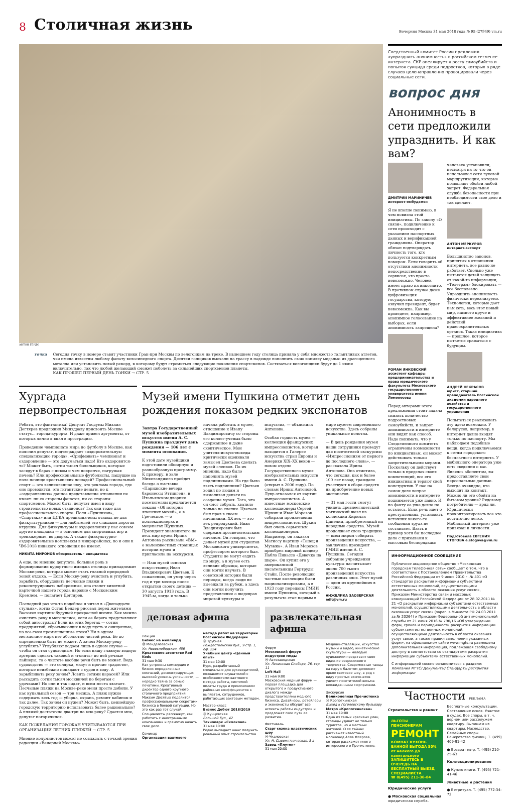8 Столичная жизнь Вечерняя Москва 31 мая 2018 года № 95 (27949) vm.ru
АНТОН ГЕРДО
точка Сегодня точку в номере ставят участники Гран-при Москвы по велогонкам на треке. В нынешнем году столица приняла у себя множество талантливых атлетов, чьи имена известны любому фанату велосипедного спорта. Десятки гонщиков выехали на трассу в надежде пополнить свою копилку медалью из драгоценного металла или установить новый рекорд, к которому будут стремиться следующие поколения спортсменов. Состязаться велогонщики будут до 1 июня включительно, так что любой желающий сможет поболеть за сильнейших спортсменов планеты.
КАК ПРОШЕЛ ПЕРВЫЙ ДЕНЬ ГОНКИ → СТР. 5
Хургада первопрестольная
Ребята, это фантастика! Депутат Госдумы Михаил Дегтярев предложил Минздраву присвоить Москве статус... города-курорта. И даже привел аргументы, от которых лично я впал в прострацию.
Проведение чемпионата мира по футболу в Москве, как пояснил депутат, подтверждает «оздоровительную специализацию города». «Срифмовать» чемпионат и оздоровление — это додуматься надо! Кто оздоровится-то? Может быть, сотни тысяч болельщиков, которые засядут в барах с пивом и чем покрепче, нагружая печень? Или профессиональные футболисты, пашущие на поле почище крестьянских лошадей? Профессиональный спорт — это великолепное шоу, это реклама города, где оно проводится, это гигантские деньги, но к «оздоровлению» данное представление отношения не имеет: ни со стороны фанатов, ни со стороны спортсменов. Может быть, депутат имел в виду строительство новых стадионов? Так они тоже для профессионального спорта. Поля «Лужников», «Спартака» или ЦСКА предназначены отнюдь не для физкультурников — для любителей это слишком дорогая игрушка. Для физкультуры и оздоровления у нас совсем другие площадки — в основном для спортивных игр и тренажерные, во дворах. А также физкультурно-оздоровительные комплексы в микрорайонах, но и они к ЧМ-2018 никакого отношения не имеют.
НИКИТА МИРОНОВ обозреватель · инициатива
А еще, по мнению депутата, большая роль в формировании курортного имиджа столицы принадлежит Москве-реке, которая может стать главной природной зоной отдыха. — Если Москву-реку очистить и углубить, зарыбить, оборудовать песчаные пляжи и реконструировать набережные, она станет визитной карточкой нашего города наравне с Московским Кремлем, — полагает Дегтярев.
Последний раз что-то подобное я читал в «Двенадцати стульях», когда Остап Бендер рисовал перед жителями Васюков картины будущей прекрасной жизни. Как можно очистить реку в мегаполисе, если ее берега представляют собой автострады? Если на этих берегах — сотни предприятий, сбрасывающих в воду пусть и очищенные, но все-таки промышленные стоки? Ни в одном мегаполисе мира нет абсолютно чистой реки. Ее по определению быть не может. А зачем Москву-реку углублять? Углубляют водоем лишь в одном случае — чтобы он стал судоходным. Но если нашу главную водную артерию сделать таковой и «гонять» по ней речные лайнеры, то о чистоте вообще речи быть не может. Ведь судоходство — это солярка, мазут и прочие «радости», которые неизбежно попадают с судов в воду. А зарыбливать реку зачем? Ловить сетями карасей? Или рассадить сотни тысяч москвичей по берегам с удочками? Но они и так сидят, и всем места хватает. Песчаные пляжи на Москве-реке меня просто добили. У нас купальный сезон — три месяца. А пляж нужно содержать весь год — уборка, охрана, ремонт кабинок и так далее. Так зачем он нужен? Может быть, ценнейшую городскую территорию использовать более рационально? А пляжей достаточно два-три на всю реку? Сдается мне, депутат погорячился.
КАК ПОЖЕЛАНИЯ ГОРОЖАН УЧИТЫВАЮТСЯ ПРИ ОРГАНИЗАЦИИ ЛЕТНИХ ПЛЯЖЕЙ → СТР. 5
Мнение колумнистов может не совпадать с точкой зрения редакции «Вечерней Москвы»
Музей имени Пушкина отметит день рождения показом редких экспонатов
Завтра Государственный музей изобразительных искусств имени А. С. Пушкина празднует день рождения — 106 лет с момента основания.
К этой дате музейщики подготовили обширную и разнообразную программу. К примеру, в зале Микеланджело пройдет беседа о выставке «Парижские вечера баронессы Эттинген», в Итальянском дворике посетителям предлагается лекция «Об истории японских мечей», а в Греческом — о коллекционерах и меценатах Щукиных. Президент знаменитого на весь мир музея Ирина Антонова рассказала «ВМ» о малоизвестных страницах истории музея и пригласила на экскурсии.
— Наш музей основал искусствовед Иван Владимирович Цветаев. К сожалению, он умер через год и три месяца после открытия своего детища — 30 августа 1913 года. В 1945-м, когда я только начала работать в музее, отношение к Ивану Владимировичу со стороны его коллег-ученых было сдержанное и даже скептическое. Мои учителя-искусствоведы критически оценивали замысел Цветаева сделать музей слепков. По их мнению, надо было наполнять музей подлинниками. Но где было взять подлинники? Цветаев ходил по людям и вымаливал деньги на создание музея. Того, что он смог собрать, хватило только на слепки. Цветаев был прав в своем начинании. XX век — это век репродукций. Иван Владимирович был одержим просветительским началом. Он говорил, что делает музей для студентов Московского университета, профессором которого был. Студенты не могут ездить по миру, а в музее есть великие образцы, которые они могли изучать. В советской истории были периоды, когда люди не выезжали за рубеж, а здесь они могли получить представление о шедеврах мировой культуры и искусства, — объяснила Антонова.
Особая гордость музея — коллекция французских импрессионистов, которая находится в Галерее искусства стран Европы и Америки XIX–XX веков — новом отделе Государственного музея изобразительных искусств имени А. С. Пушкина (открыт в 2006 году). По словам Ирины Антоновой, Лувр отказался от картин импрессионистов. А известные московские коллекционеры Сергей Щукин и Иван Морозов собирали произведения импрессионистов. Щукин был очень серьезным коллекционером. Например, он заказал Матиссу картину «Танец и Музыка». А Иван Морозов приобрел мировой шедевр Пабло Пикассо «Девочка на шаре». Он купил его у американской писательницы Гертруды Стайн. После революции частные коллекции были национализированы, а в 1923 году переданы ГМИИ имени Пушкина, который в результате стал первым в мире музеем современного искусства. Здесь собраны уникальные полотна.
— В день рождения музея наши сотрудники проведут для посетителей экскурсию «Импрессионизм от первого до последнего слова», — рассказала Ирина Антонова. Она отметила, что сегодня, как и более 100 лет назад, граждане участвуют в сборе средств на приобретение новых экспонатов.
— 31 мая гости смогут увидеть древнеегипетский магический жезл из коллекции Кирилла Данелии, приобретенный на народные средства. Музей продолжает свою традицию — всем миром собирать произведения искусства, — заключила президент ГМИИ имени А. С. Пушкина. Сегодня собрание учреждения культуры насчитывает около 700 тысяч произведений искусства различных эпох. Этот музей — один из крупнейших в России.
АНЖЕЛИКА ЗАОЗЕРСКАЯ edit@vm.ru
деловая афиша
Лекция
Бизнес на миллиард
Ⓜ Менделеевская
Ул. Новослободская, 45б
Креативное агентство Red Keds
31 мая 9:30
Как устроены коммерция и бизнес определенных компаний, демонстрирующих высокий уровень успешности, — нередко тайна за семью печатями. Креативный директор одного крупного столичного предприятия Максим Десятых поделится профессиональными секретами: бизнеса в боевой ситуации. Но это как раз тот случай. Специалисты расскажут, как работать с иностранными компаниями и грамотно начать свое дело.
Семинар
Организация вахтового метода работ на территории Российской Федерации
Ⓜ Трубная
Рождественский бул., 9 стр. 1, оф. 224
Учебный центр «Ценный опыт»
31 мая 10:00
Курс, разработанный специально для руководителей, познакомит слушателей с особенностями вахтового метода работы, системой оплаты труда и применением районных коэффициентов к выплатам, сотрудников, работающих вахтовым методом.
Мастер-класс
Бизнес Дебют 2018/2019
Ⓜ Кунцевская
Большой бул., 42
Технопарк «Сколково»
31 мая 10:00
Редко выпадает шанс получить реальный опыт строительства
развлекательная афиша
Форум
Московский форум индустрии моды
Ⓜ Автозаводская
Ул. Ленинская Слобода, 26, стр. 11
Loft Hall
31 мая 9:00
Московский модный форум — первая площадка для открытого и продуктивного диалога между представителями модного бизнеса. Дизайнеры, ретейлеры и экономисты обсудят все аспекты работы индустрии и предложат свои пути ее развития.
Фестиваль
Старт сезона пластических шоу
Ⓜ Чкаловская
Ул. Н. Сыромятническая, 8 а
Завод «Плутон»
31 мая 20:00
Медиаинсталляции, искусство музыки и видео, кинетические скульптуры — молодые художники представят свое видение современного творчества. Современные танцы на пару с балетом дополнит яркое световое шоу, а ряд с виду простых экспонатов удивит посетителей весьма неожиданными сюрпризами.
Экскурсия
Великолепная Пречистенка
Ⓜ Кропоткинская
Выход к Гоголевскому бульвару
Метро «Кропоткинская»
31 мая 19:00
Одна из самых красивых улиц столицы удивит не только туристов, но и местных жителей. О ее тайнах расскажет известный москвовед Алла Флерова, которая расскажет много интересного о Пречистенке.
Следственный комитет России предложил «упразднить анонимность» в российском сегменте интернета. СКР апеллирует к росту самоубийств и попыток суицида среди подростков, которых в ряде случаев целенаправленно провоцировали через социальные сети.
вопрос дня
Анонимность в сети предложили упразднить. И как вам?
ДМИТРИЙ МАРИНИЧЕВ
интернет-омбудсмен
Я не вполне понимаю, в чем новизна этой инициативы. По закону «О связи», подключение к сети происходит с указанием паспортных данных и верификацией гражданина. Оператор обязан подтверждать личность того, кто пользуется конкретным номером. Если говорить об отсутствии анонимности непосредственно в сервисах, это просто невозможно. Человек имеет право на инкогнито. В противном случае даже цифровизация государства, которую озвучил президент, будет невозможна. Как вы проведете, например, анонимное голосование на выборах, если анонимность запрещена?
РОМАН ЯНКОВСКИЙ
ассистент кафедры предпринимательства и права юридического факультета Московского государственного университета имени Ломоносова
Перед авторами этого предложения стоит задача снизить количество подростковых самоубийств, и запрет анонимности в интернете они видят как способ. Надо понимать, что у Следственного комитета ограничены возможности по инициативам, он может действовать только запретительными мерами. Поскольку он действует только в пределах своих компетенций, все его инициативы и теряют свой конструктив. У нас на самом деле вопрос анонимности в интернете поднимается уже давно. И по факту ее уже давно не осталось. Если речь идет о преступлениях, установить источник какого-то сообщения труда не составляет. Взять в пример хотя бы последнее дело с призывами к массовым беспорядкам: человека установили, несмотря на то что он использовал сети луковой маршрутизации, которые позволяют обойти любой запрет. Федеральная служба безопасности при необходимости свое дело и так сделает.
АНТОН МЕРКУРОВ
интернет-эксперт
Большинство законов, принятых в отношении интернета, все равно не работает. Сколько уже пытаются детей защищать от какой-то информации, «Телеграм» блокировать — все бесполезно. Упразднить анонимность физически нереализуемо. Технологии, которые дает нам сеть, весь этот новый мир, намного круче и эффективнее желаний и действий правоохранительных органов. Такая инициатива — прошлое, которое пытается сражаться с будущим.
АНДРЕЙ НЕКРАСОВ
юрист, старший преподаватель Российской академии народного хозяйства и государственного управления
Попытаться реализовать эту идею возможно. У белорусов, например, в интернет давно входят только по паспорту. Мы наблюдаем подобные вещи, когда подключаемся к сетям городского бесплатного интернета. У мобильного оператора уже есть сведения о вас. Являясь абонентом, вы предоставляете свои персональные данные. Всегда очевидно, кто выходит на контакт. Можно ли это обойти на бытовом уровне? Рядовому потребителю — вряд ли. Юридически проконтролировать все это достаточно легко. Мобильный интернет уже привязан к личности.
Подготовила ЕВГЕНИЯ СТОГОВА e.stogova@vm.ru
ИНФОРМАЦИОННОЕ СООБЩЕНИЕ
Публичное акционерное общество «Московская городская телефонная сеть» сообщает о том, что в соответствии с Постановлением Правительства Российской Федерации от 9 июня 2010 г. № 401 «О стандартах раскрытия информации субъектами естественных монополий, осуществляющими деятельность в области оказания услуг связи», Приказом Министерства связи и массовых коммуникаций Российской Федерации от 28.02.2011 № 21 «О раскрытии информации субъектами естественных монополий, осуществляющими деятельность в области оказания услуг связи» (зарег. в Минюсте РФ 24.03.2011 за № 20264) и Приказом Федеральной антимонопольной службы от 21 июня 2016 № 790/16 «Об утверждении форм, сроков и периодичности раскрытия информации субъектами естественных монополий, осуществляющими деятельность в области оказания услуг связи, а также правил заполнения указанных форм», на официальном сайте www.mgts.ru размещена дополнительная информация, подлежащая свободному доступу в соответствии со стандартами раскрытия информации субъектами естественных монополий.
С информацией можно ознакомиться в разделе: Компания МГТС/ Документы/ Стандарты раскрытия информации
Частности РЕКЛАМА
Строительство и ремонт
ЛЬГОТЫ ПЕНСИОНЕРАМ
РЕМОНТ
КОМНАТ КУХОНЬ ВАННОЙ ВЫГОДА 50%
от мелкого до капитального
ЗАПИШИТЕСЬ В ОЧЕРЕДЬ НА БЕСПЛАТНЫЙ ВЫЕЗД СПЕЦИАЛИСТА
☎ 8(495) 211-36-84
Юридические услуги
● Московская социальная юридическая служба. Бесплатные консультации. Составление исков. Участие в судах. Все споры, в т. ч. вернем или расселужем квартиру. Выпишем из квартиры. Наследство. Семейные споры. Банкротство физлиц. Т. (499) 409-91-42
● Возврат кв-р. Т. (495) 210-25-63
Коллекционирование
● Куплю книги. Т. (495) 721-41-46
Животные и растения
● Ветритуал. Т. (495) 772-34-72